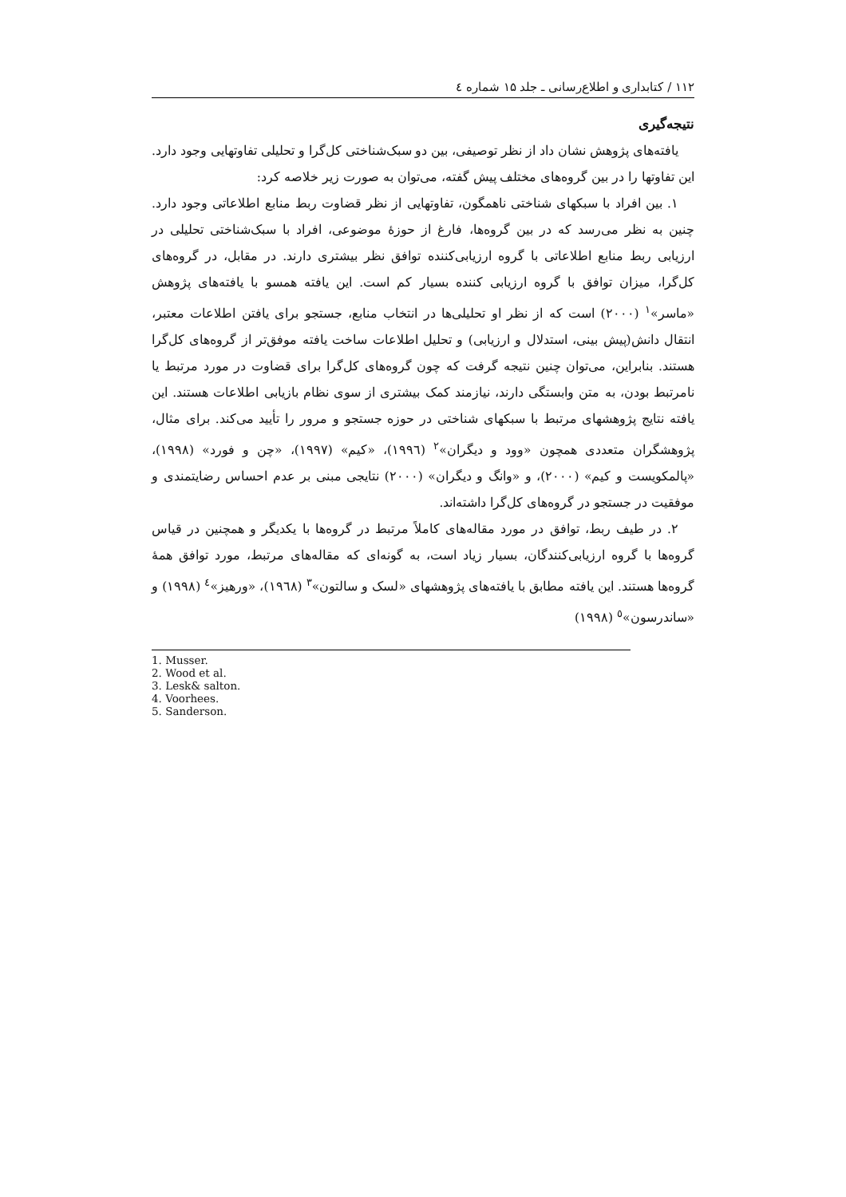۱۱۲ / کتابداری و اطلاع‌رسانی ـ جلد ۱۵ شماره ٤
نتیجه‌گیری
یافته‌های پژوهش نشان داد از نظر توصیفی، بین دو سبک‌شناختی کل‌گرا و تحلیلی تفاوتهایی وجود دارد. این تفاوتها را در بین گروه‌های مختلف پیش گفته، می‌توان به صورت زیر خلاصه کرد:
۱. بین افراد با سبکهای شناختی ناهمگون، تفاوتهایی از نظر قضاوت ربط منابع اطلاعاتی وجود دارد. چنین به نظر می‌رسد که در بین گروه‌ها، فارغ از حوزهٔ موضوعی، افراد با سبک‌شناختی تحلیلی در ارزیابی ربط منابع اطلاعاتی با گروه ارزیابی‌کننده توافق نظر بیشتری دارند. در مقابل، در گروه‌های کل‌گرا، میزان توافق با گروه ارزیابی کننده بسیار کم است. این یافته همسو با یافته‌های پژوهش «ماسر»<sup>۱</sup> (۲۰۰۰) است که از نظر او تحلیلی‌ها در انتخاب منابع، جستجو برای یافتن اطلاعات معتبر، انتقال دانش(پیش بینی، استدلال و ارزیابی) و تحلیل اطلاعات ساخت یافته موفق‌تر از گروه‌های کل‌گرا هستند. بنابراین، می‌توان چنین نتیجه گرفت که چون گروه‌های کل‌گرا برای قضاوت در مورد مرتبط یا نامرتبط بودن، به متن وابستگی دارند، نیازمند کمک بیشتری از سوی نظام بازیابی اطلاعات هستند. این یافته نتایج پژوهشهای مرتبط با سبکهای شناختی در حوزه جستجو و مرور را تأیید می‌کند. برای مثال، پژوهشگران متعددی همچون «وود و دیگران»<sup>۲</sup> (۱۹۹٦)، «کیم» (۱۹۹۷)، «چن و فورد» (۱۹۹۸)، «پالمکویست و کیم» (۲۰۰۰)، و «وانگ و دیگران» (۲۰۰۰) نتایجی مبنی بر عدم احساس رضایتمندی و موفقیت در جستجو در گروه‌های کل‌گرا داشته‌اند.
۲. در طیف ربط، توافق در مورد مقاله‌های کاملاً مرتبط در گروه‌ها با یکدیگر و همچنین در قیاس گروه‌ها با گروه ارزیابی‌کنندگان، بسیار زیاد است، به گونه‌ای که مقاله‌های مرتبط، مورد توافق همهٔ گروه‌ها هستند. این یافته مطابق با یافته‌های پژوهشهای «لسک و سالتون»<sup>۳</sup> (۱۹٦۸)، «ورهیز»<sup>٤</sup> (۱۹۹۸) و «ساندرسون»<sup>٥</sup> (۱۹۹۸)
1. Musser.
2. Wood et al.
3. Lesk& salton.
4. Voorhees.
5. Sanderson.